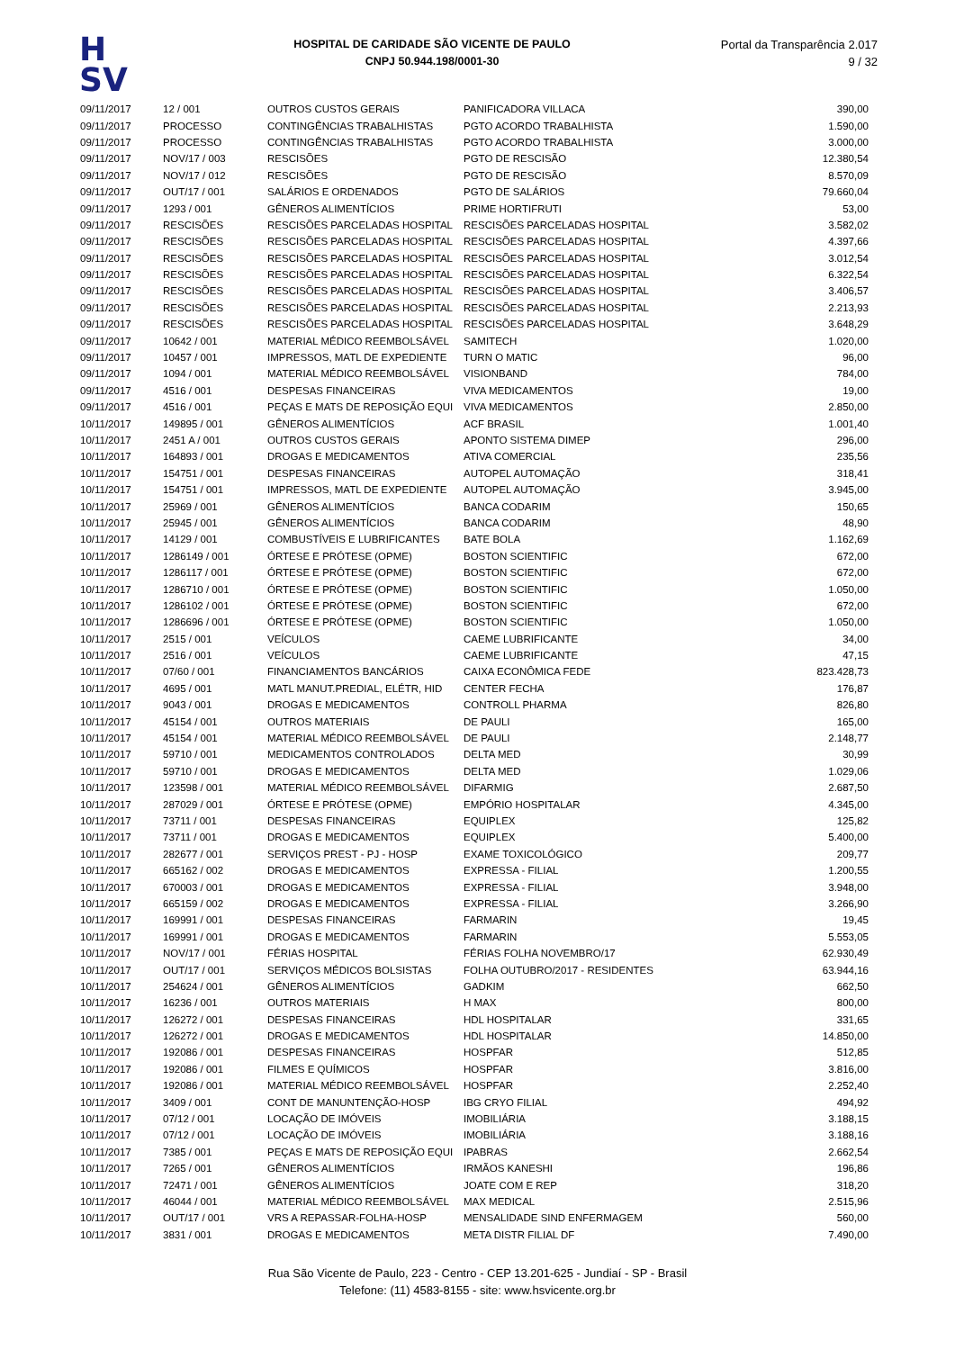H
SV
HOSPITAL DE CARIDADE SÃO VICENTE DE PAULO
CNPJ 50.944.198/0001-30
Portal da Transparência 2.017
9 / 32
| 09/11/2017 | 12 / 001 | OUTROS CUSTOS GERAIS | PANIFICADORA VILLACA | 390,00 |
| 09/11/2017 | PROCESSO | CONTINGÊNCIAS TRABALHISTAS | PGTO ACORDO TRABALHISTA | 1.590,00 |
| 09/11/2017 | PROCESSO | CONTINGÊNCIAS TRABALHISTAS | PGTO ACORDO TRABALHISTA | 3.000,00 |
| 09/11/2017 | NOV/17 / 003 | RESCISÕES | PGTO DE RESCISÃO | 12.380,54 |
| 09/11/2017 | NOV/17 / 012 | RESCISÕES | PGTO DE RESCISÃO | 8.570,09 |
| 09/11/2017 | OUT/17 / 001 | SALÁRIOS E ORDENADOS | PGTO DE SALÁRIOS | 79.660,04 |
| 09/11/2017 | 1293 / 001 | GÊNEROS ALIMENTÍCIOS | PRIME HORTIFRUTI | 53,00 |
| 09/11/2017 | RESCISÕES | RESCISÕES PARCELADAS HOSPITAL | RESCISÕES PARCELADAS HOSPITAL | 3.582,02 |
| 09/11/2017 | RESCISÕES | RESCISÕES PARCELADAS HOSPITAL | RESCISÕES PARCELADAS HOSPITAL | 4.397,66 |
| 09/11/2017 | RESCISÕES | RESCISÕES PARCELADAS HOSPITAL | RESCISÕES PARCELADAS HOSPITAL | 3.012,54 |
| 09/11/2017 | RESCISÕES | RESCISÕES PARCELADAS HOSPITAL | RESCISÕES PARCELADAS HOSPITAL | 6.322,54 |
| 09/11/2017 | RESCISÕES | RESCISÕES PARCELADAS HOSPITAL | RESCISÕES PARCELADAS HOSPITAL | 3.406,57 |
| 09/11/2017 | RESCISÕES | RESCISÕES PARCELADAS HOSPITAL | RESCISÕES PARCELADAS HOSPITAL | 2.213,93 |
| 09/11/2017 | RESCISÕES | RESCISÕES PARCELADAS HOSPITAL | RESCISÕES PARCELADAS HOSPITAL | 3.648,29 |
| 09/11/2017 | 10642 / 001 | MATERIAL MÉDICO REEMBOLSÁVEL | SAMITECH | 1.020,00 |
| 09/11/2017 | 10457 / 001 | IMPRESSOS, MATL DE EXPEDIENTE | TURN O MATIC | 96,00 |
| 09/11/2017 | 1094 / 001 | MATERIAL MÉDICO REEMBOLSÁVEL | VISIONBAND | 784,00 |
| 09/11/2017 | 4516 / 001 | DESPESAS FINANCEIRAS | VIVA MEDICAMENTOS | 19,00 |
| 09/11/2017 | 4516 / 001 | PEÇAS E MATS DE REPOSIÇÃO EQUI | VIVA MEDICAMENTOS | 2.850,00 |
| 10/11/2017 | 149895 / 001 | GÊNEROS ALIMENTÍCIOS | ACF BRASIL | 1.001,40 |
| 10/11/2017 | 2451 A / 001 | OUTROS CUSTOS GERAIS | APONTO SISTEMA DIMEP | 296,00 |
| 10/11/2017 | 164893 / 001 | DROGAS E MEDICAMENTOS | ATIVA COMERCIAL | 235,56 |
| 10/11/2017 | 154751 / 001 | DESPESAS FINANCEIRAS | AUTOPEL AUTOMAÇÃO | 318,41 |
| 10/11/2017 | 154751 / 001 | IMPRESSOS, MATL DE EXPEDIENTE | AUTOPEL AUTOMAÇÃO | 3.945,00 |
| 10/11/2017 | 25969 / 001 | GÊNEROS ALIMENTÍCIOS | BANCA CODARIM | 150,65 |
| 10/11/2017 | 25945 / 001 | GÊNEROS ALIMENTÍCIOS | BANCA CODARIM | 48,90 |
| 10/11/2017 | 14129 / 001 | COMBUSTÍVEIS E LUBRIFICANTES | BATE BOLA | 1.162,69 |
| 10/11/2017 | 1286149 / 001 | ÓRTESE E PRÓTESE (OPME) | BOSTON SCIENTIFIC | 672,00 |
| 10/11/2017 | 1286117 / 001 | ÓRTESE E PRÓTESE (OPME) | BOSTON SCIENTIFIC | 672,00 |
| 10/11/2017 | 1286710 / 001 | ÓRTESE E PRÓTESE (OPME) | BOSTON SCIENTIFIC | 1.050,00 |
| 10/11/2017 | 1286102 / 001 | ÓRTESE E PRÓTESE (OPME) | BOSTON SCIENTIFIC | 672,00 |
| 10/11/2017 | 1286696 / 001 | ÓRTESE E PRÓTESE (OPME) | BOSTON SCIENTIFIC | 1.050,00 |
| 10/11/2017 | 2515 / 001 | VEÍCULOS | CAEME LUBRIFICANTE | 34,00 |
| 10/11/2017 | 2516 / 001 | VEÍCULOS | CAEME LUBRIFICANTE | 47,15 |
| 10/11/2017 | 07/60 / 001 | FINANCIAMENTOS BANCÁRIOS | CAIXA ECONÔMICA FEDE | 823.428,73 |
| 10/11/2017 | 4695 / 001 | MATL MANUT.PREDIAL, ELÉTR, HID | CENTER FECHA | 176,87 |
| 10/11/2017 | 9043 / 001 | DROGAS E MEDICAMENTOS | CONTROLL PHARMA | 826,80 |
| 10/11/2017 | 45154 / 001 | OUTROS MATERIAIS | DE PAULI | 165,00 |
| 10/11/2017 | 45154 / 001 | MATERIAL MÉDICO REEMBOLSÁVEL | DE PAULI | 2.148,77 |
| 10/11/2017 | 59710 / 001 | MEDICAMENTOS CONTROLADOS | DELTA MED | 30,99 |
| 10/11/2017 | 59710 / 001 | DROGAS E MEDICAMENTOS | DELTA MED | 1.029,06 |
| 10/11/2017 | 123598 / 001 | MATERIAL MÉDICO REEMBOLSÁVEL | DIFARMIG | 2.687,50 |
| 10/11/2017 | 287029 / 001 | ÓRTESE E PRÓTESE (OPME) | EMPÓRIO HOSPITALAR | 4.345,00 |
| 10/11/2017 | 73711 / 001 | DESPESAS FINANCEIRAS | EQUIPLEX | 125,82 |
| 10/11/2017 | 73711 / 001 | DROGAS E MEDICAMENTOS | EQUIPLEX | 5.400,00 |
| 10/11/2017 | 282677 / 001 | SERVIÇOS PREST - PJ - HOSP | EXAME TOXICOLÓGICO | 209,77 |
| 10/11/2017 | 665162 / 002 | DROGAS E MEDICAMENTOS | EXPRESSA - FILIAL | 1.200,55 |
| 10/11/2017 | 670003 / 001 | DROGAS E MEDICAMENTOS | EXPRESSA - FILIAL | 3.948,00 |
| 10/11/2017 | 665159 / 002 | DROGAS E MEDICAMENTOS | EXPRESSA - FILIAL | 3.266,90 |
| 10/11/2017 | 169991 / 001 | DESPESAS FINANCEIRAS | FARMARIN | 19,45 |
| 10/11/2017 | 169991 / 001 | DROGAS E MEDICAMENTOS | FARMARIN | 5.553,05 |
| 10/11/2017 | NOV/17 / 001 | FÉRIAS HOSPITAL | FÉRIAS FOLHA NOVEMBRO/17 | 62.930,49 |
| 10/11/2017 | OUT/17 / 001 | SERVIÇOS MÉDICOS BOLSISTAS | FOLHA OUTUBRO/2017 - RESIDENTES | 63.944,16 |
| 10/11/2017 | 254624 / 001 | GÊNEROS ALIMENTÍCIOS | GADKIM | 662,50 |
| 10/11/2017 | 16236 / 001 | OUTROS MATERIAIS | H MAX | 800,00 |
| 10/11/2017 | 126272 / 001 | DESPESAS FINANCEIRAS | HDL HOSPITALAR | 331,65 |
| 10/11/2017 | 126272 / 001 | DROGAS E MEDICAMENTOS | HDL HOSPITALAR | 14.850,00 |
| 10/11/2017 | 192086 / 001 | DESPESAS FINANCEIRAS | HOSPFAR | 512,85 |
| 10/11/2017 | 192086 / 001 | FILMES E QUÍMICOS | HOSPFAR | 3.816,00 |
| 10/11/2017 | 192086 / 001 | MATERIAL MÉDICO REEMBOLSÁVEL | HOSPFAR | 2.252,40 |
| 10/11/2017 | 3409 / 001 | CONT DE MANUNTENÇÃO-HOSP | IBG CRYO FILIAL | 494,92 |
| 10/11/2017 | 07/12 / 001 | LOCAÇÃO DE IMÓVEIS | IMOBILIÁRIA | 3.188,15 |
| 10/11/2017 | 07/12 / 001 | LOCAÇÃO DE IMÓVEIS | IMOBILIÁRIA | 3.188,16 |
| 10/11/2017 | 7385 / 001 | PEÇAS E MATS DE REPOSIÇÃO EQUI | IPABRAS | 2.662,54 |
| 10/11/2017 | 7265 / 001 | GÊNEROS ALIMENTÍCIOS | IRMÃOS KANESHI | 196,86 |
| 10/11/2017 | 72471 / 001 | GÊNEROS ALIMENTÍCIOS | JOATE COM E REP | 318,20 |
| 10/11/2017 | 46044 / 001 | MATERIAL MÉDICO REEMBOLSÁVEL | MAX MEDICAL | 2.515,96 |
| 10/11/2017 | OUT/17 / 001 | VRS A REPASSAR-FOLHA-HOSP | MENSALIDADE SIND ENFERMAGEM | 560,00 |
| 10/11/2017 | 3831 / 001 | DROGAS E MEDICAMENTOS | META DISTR FILIAL DF | 7.490,00 |
Rua São Vicente de Paulo, 223 - Centro - CEP 13.201-625 - Jundiaí - SP - Brasil
Telefone: (11) 4583-8155 - site: www.hsvicente.org.br